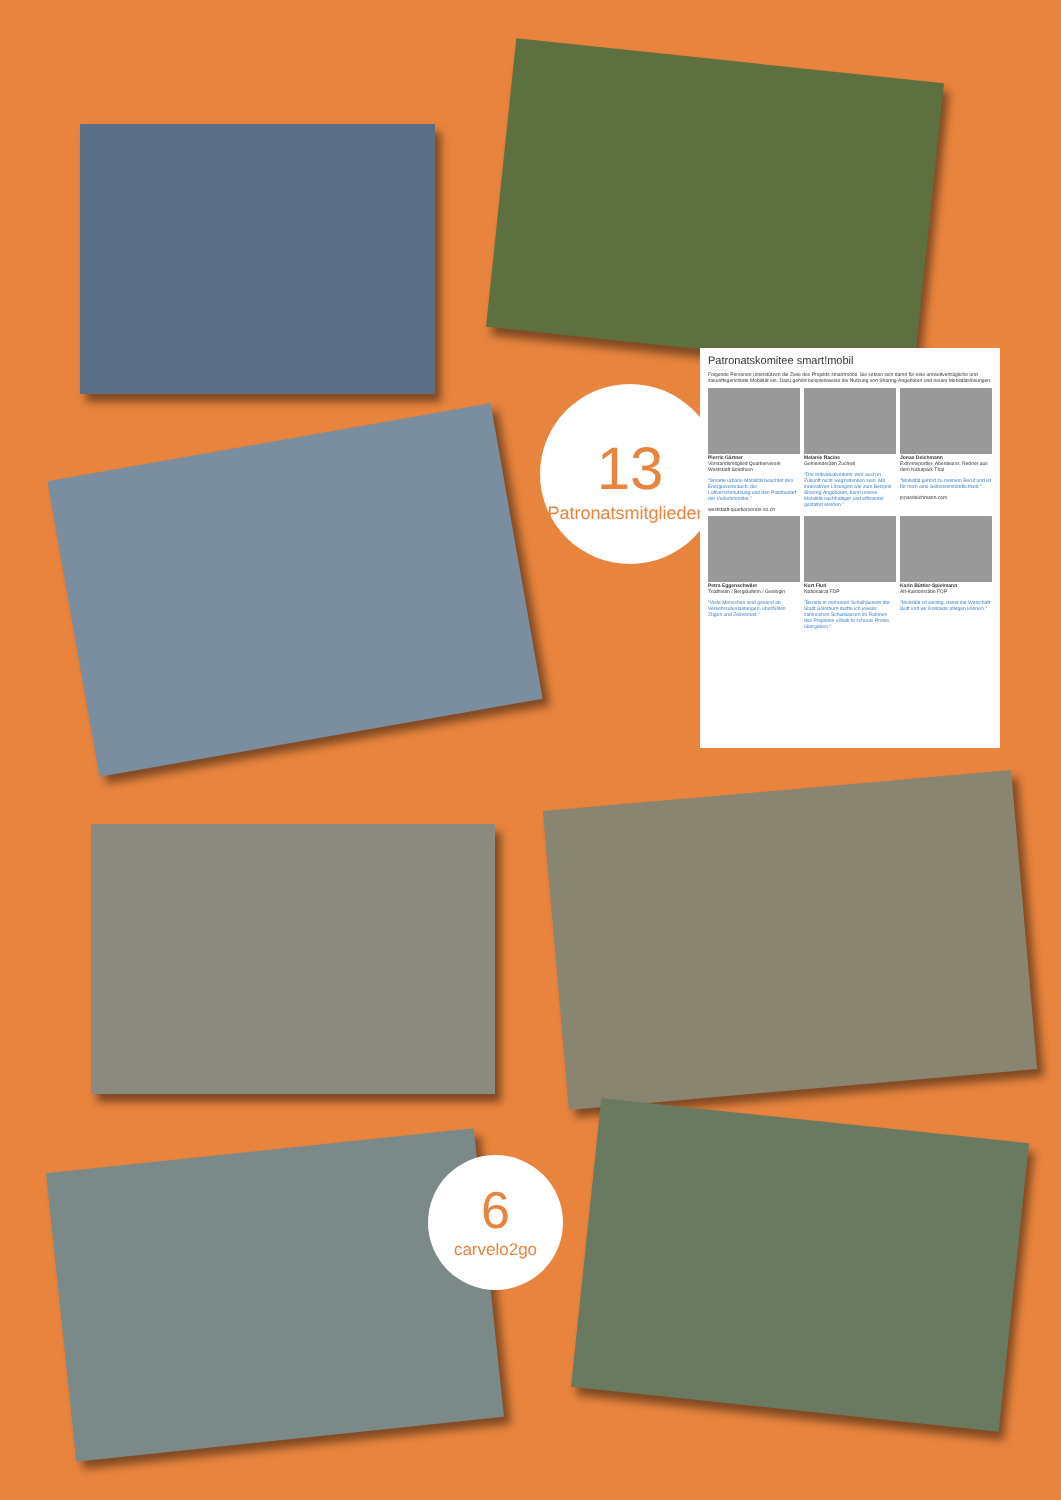13
Patronatsmitgliedern
Patronatskomitee smart!mobil
Folgende Personen unterstützen die Ziele des Projekts smart!mobil. Sie setzen sich damit für eine umweltverträgliche und zukunftsgerichtete Mobilität ein. Dazu gehört beispielsweise die Nutzung von Sharing-Angeboten und neuen Mobilitätslösungen.
Pierric Gärtner
Vorstandsmitglied Quartierverein Weststadt Solothurn
"Smarte urbane Mobilität beachtet den Energieverbrauch, die Luftverschmutzung und den Platzbedarf der Verkehrsmittel."
weststadt-quartierverein-so.ch
Melanie Racine
Gemeinderätin Zuchwil
"Der Individualverkehr wird auch in Zukunft nicht wegzudenken sein. Mit innovativen Lösungen wie zum Beispiel Sharing-Angeboten, kann unsere Mobilität nachhaltiger und effizienter gestaltet werden."
Jonas Deichmann
Extremsportler, Abenteurer, Redner aus dem Naturpark Thal
"Mobilität gehört zu meinem Beruf und ist für mich eine Selbstverständlichkeit."
jonasdeichmann.com
Petra Eggenschwiler
Triathletin / Bergläuferin / Geologin
"Viele Menschen sind genervt ab Verkehrsüberlastungen, überfüllten Zügen und Zeitverlust."
Kurt Fluri
Nationalrat FDP
"Bereits in mehreren Schulhäusern der Stadt Solothurn durfte ich jeweils zahlreichen Schulklassen im Rahmen des Projektes «Walk to school» Preise übergeben."
Karin Büttler-Spielmann
Alt-Kantonsrätin FDP
"Mobilität ist wichtig, damit die Wirtschaft läuft und wir Kontakte pflegen können."
6
carvelo2go